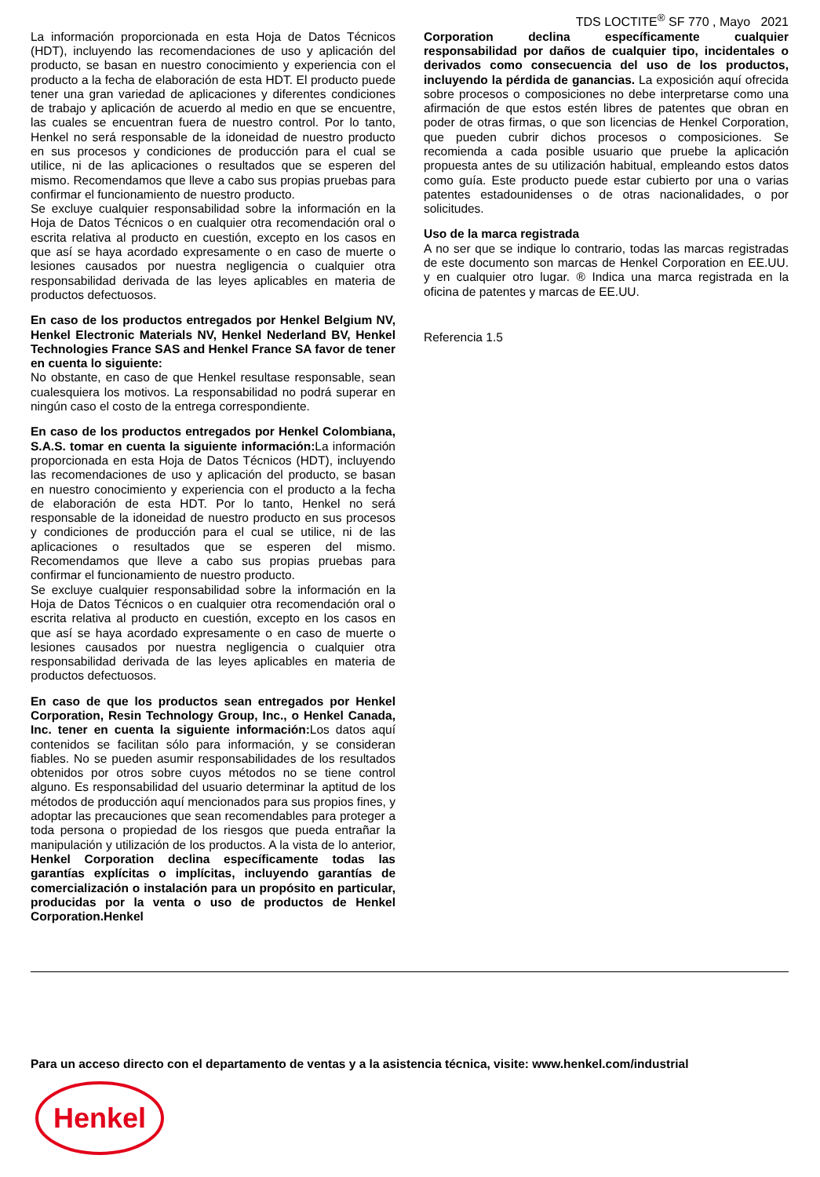TDS LOCTITE<sup>®</sup> SF 770 , Mayo 2021
La información proporcionada en esta Hoja de Datos Técnicos (HDT), incluyendo las recomendaciones de uso y aplicación del producto, se basan en nuestro conocimiento y experiencia con el producto a la fecha de elaboración de esta HDT. El producto puede tener una gran variedad de aplicaciones y diferentes condiciones de trabajo y aplicación de acuerdo al medio en que se encuentre, las cuales se encuentran fuera de nuestro control. Por lo tanto, Henkel no será responsable de la idoneidad de nuestro producto en sus procesos y condiciones de producción para el cual se utilice, ni de las aplicaciones o resultados que se esperen del mismo. Recomendamos que lleve a cabo sus propias pruebas para confirmar el funcionamiento de nuestro producto.
Se excluye cualquier responsabilidad sobre la información en la Hoja de Datos Técnicos o en cualquier otra recomendación oral o escrita relativa al producto en cuestión, excepto en los casos en que así se haya acordado expresamente o en caso de muerte o lesiones causados por nuestra negligencia o cualquier otra responsabilidad derivada de las leyes aplicables en materia de productos defectuosos.
En caso de los productos entregados por Henkel Belgium NV, Henkel Electronic Materials NV, Henkel Nederland BV, Henkel Technologies France SAS and Henkel France SA favor de tener en cuenta lo siguiente:
No obstante, en caso de que Henkel resultase responsable, sean cualesquiera los motivos. La responsabilidad no podrá superar en ningún caso el costo de la entrega correspondiente.
En caso de los productos entregados por Henkel Colombiana, S.A.S. tomar en cuenta la siguiente información: La información proporcionada en esta Hoja de Datos Técnicos (HDT), incluyendo las recomendaciones de uso y aplicación del producto, se basan en nuestro conocimiento y experiencia con el producto a la fecha de elaboración de esta HDT. Por lo tanto, Henkel no será responsable de la idoneidad de nuestro producto en sus procesos y condiciones de producción para el cual se utilice, ni de las aplicaciones o resultados que se esperen del mismo. Recomendamos que lleve a cabo sus propias pruebas para confirmar el funcionamiento de nuestro producto.
Se excluye cualquier responsabilidad sobre la información en la Hoja de Datos Técnicos o en cualquier otra recomendación oral o escrita relativa al producto en cuestión, excepto en los casos en que así se haya acordado expresamente o en caso de muerte o lesiones causados por nuestra negligencia o cualquier otra responsabilidad derivada de las leyes aplicables en materia de productos defectuosos.
En caso de que los productos sean entregados por Henkel Corporation, Resin Technology Group, Inc., o Henkel Canada, Inc. tener en cuenta la siguiente información: Los datos aquí contenidos se facilitan sólo para información, y se consideran fiables. No se pueden asumir responsabilidades de los resultados obtenidos por otros sobre cuyos métodos no se tiene control alguno. Es responsabilidad del usuario determinar la aptitud de los métodos de producción aquí mencionados para sus propios fines, y adoptar las precauciones que sean recomendables para proteger a toda persona o propiedad de los riesgos que pueda entrañar la manipulación y utilización de los productos. A la vista de lo anterior, Henkel Corporation declina específicamente todas las garantías explícitas o implícitas, incluyendo garantías de comercialización o instalación para un propósito en particular, producidas por la venta o uso de productos de Henkel Corporation.Henkel
Corporation declina específicamente cualquier responsabilidad por daños de cualquier tipo, incidentales o derivados como consecuencia del uso de los productos, incluyendo la pérdida de ganancias. La exposición aquí ofrecida sobre procesos o composiciones no debe interpretarse como una afirmación de que estos estén libres de patentes que obran en poder de otras firmas, o que son licencias de Henkel Corporation, que pueden cubrir dichos procesos o composiciones. Se recomienda a cada posible usuario que pruebe la aplicación propuesta antes de su utilización habitual, empleando estos datos como guía. Este producto puede estar cubierto por una o varias patentes estadounidenses o de otras nacionalidades, o por solicitudes.
Uso de la marca registrada
A no ser que se indique lo contrario, todas las marcas registradas de este documento son marcas de Henkel Corporation en EE.UU. y en cualquier otro lugar. ® Indica una marca registrada en la oficina de patentes y marcas de EE.UU.
Referencia 1.5
Para un acceso directo con el departamento de ventas y a la asistencia técnica, visite: www.henkel.com/industrial
Henkel